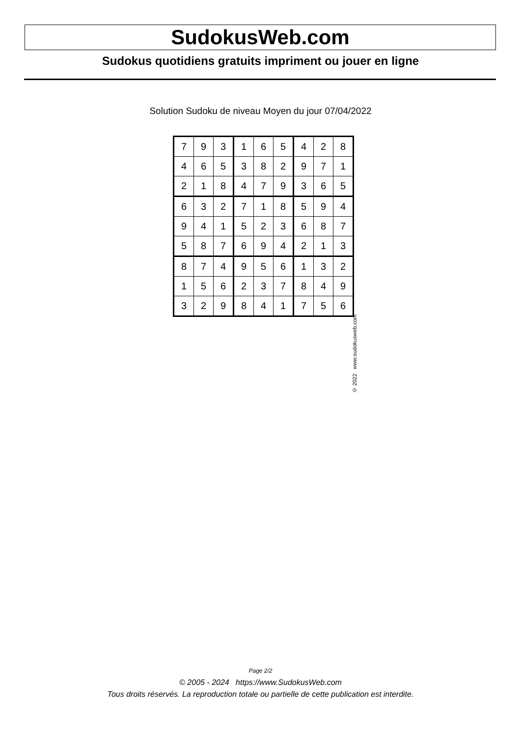SudokusWeb.com
Sudokus quotidiens gratuits impriment ou jouer en ligne
Solution Sudoku de niveau Moyen du jour 07/04/2022
| 7 | 9 | 3 | 1 | 6 | 5 | 4 | 2 | 8 |
| 4 | 6 | 5 | 3 | 8 | 2 | 9 | 7 | 1 |
| 2 | 1 | 8 | 4 | 7 | 9 | 3 | 6 | 5 |
| 6 | 3 | 2 | 7 | 1 | 8 | 5 | 9 | 4 |
| 9 | 4 | 1 | 5 | 2 | 3 | 6 | 8 | 7 |
| 5 | 8 | 7 | 6 | 9 | 4 | 2 | 1 | 3 |
| 8 | 7 | 4 | 9 | 5 | 6 | 1 | 3 | 2 |
| 1 | 5 | 6 | 2 | 3 | 7 | 8 | 4 | 9 |
| 3 | 2 | 9 | 8 | 4 | 1 | 7 | 5 | 6 |
© 2022 www.sudokusweb.com
Page 2/2
© 2005 - 2024 https://www.SudokusWeb.com
Tous droits réservés. La reproduction totale ou partielle de cette publication est interdite.